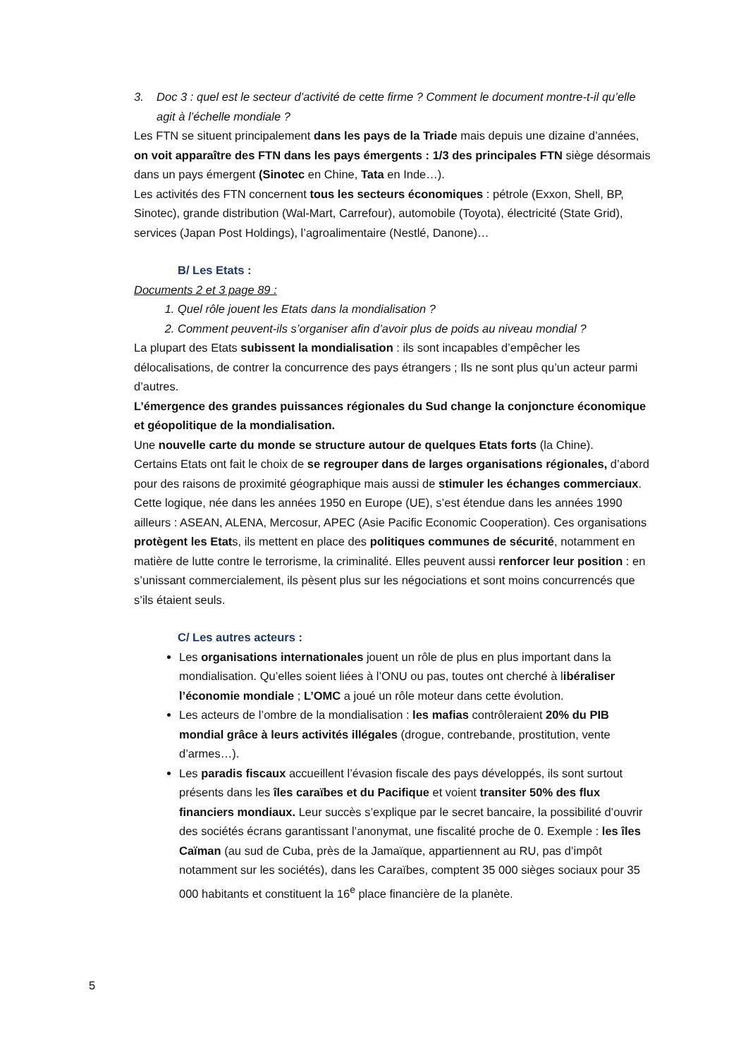3. Doc 3 : quel est le secteur d’activité de cette firme ? Comment le document montre-t-il qu’elle agit à l’échelle mondiale ?
Les FTN se situent principalement dans les pays de la Triade mais depuis une dizaine d’années, on voit apparaître des FTN dans les pays émergents : 1/3 des principales FTN siège désormais dans un pays émergent (Sinotec en Chine, Tata en Inde…).
Les activités des FTN concernent tous les secteurs économiques : pétrole (Exxon, Shell, BP, Sinotec), grande distribution (Wal-Mart, Carrefour), automobile (Toyota), électricité (State Grid), services (Japan Post Holdings), l’agroalimentaire (Nestlé, Danone)…
B/ Les Etats :
Documents 2 et 3 page 89 :
1. Quel rôle jouent les Etats dans la mondialisation ?
2. Comment peuvent-ils s’organiser afin d’avoir plus de poids au niveau mondial ?
La plupart des Etats subissent la mondialisation : ils sont incapables d’empêcher les délocalisations, de contrer la concurrence des pays étrangers ; Ils ne sont plus qu’un acteur parmi d’autres.
L’émergence des grandes puissances régionales du Sud change la conjoncture économique et géopolitique de la mondialisation.
Une nouvelle carte du monde se structure autour de quelques Etats forts (la Chine).
Certains Etats ont fait le choix de se regrouper dans de larges organisations régionales, d’abord pour des raisons de proximité géographique mais aussi de stimuler les échanges commerciaux. Cette logique, née dans les années 1950 en Europe (UE), s’est étendue dans les années 1990 ailleurs : ASEAN, ALENA, Mercosur, APEC (Asie Pacific Economic Cooperation). Ces organisations protègent les Etats, ils mettent en place des politiques communes de sécurité, notamment en matière de lutte contre le terrorisme, la criminalité. Elles peuvent aussi renforcer leur position : en s’unissant commercialement, ils pèsent plus sur les négociations et sont moins concurrencés que s’ils étaient seuls.
C/ Les autres acteurs :
Les organisations internationales jouent un rôle de plus en plus important dans la mondialisation. Qu’elles soient liées à l’ONU ou pas, toutes ont cherché à libéraliser l’économie mondiale ; L’OMC a joué un rôle moteur dans cette évolution.
Les acteurs de l’ombre de la mondialisation : les mafias contrôleraient 20% du PIB mondial grâce à leurs activités illégales (drogue, contrebande, prostitution, vente d’armes…).
Les paradis fiscaux accueillent l’évasion fiscale des pays développés, ils sont surtout présents dans les îles caraïbes et du Pacifique et voient transiter 50% des flux financiers mondiaux. Leur succès s’explique par le secret bancaire, la possibilité d’ouvrir des sociétés écrans garantissant l’anonymat, une fiscalité proche de 0. Exemple : les îles Caïman (au sud de Cuba, près de la Jamaïque, appartiennent au RU, pas d’impôt notamment sur les sociétés), dans les Caraïbes, comptent 35 000 sièges sociaux pour 35 000 habitants et constituent la 16<sup>e</sup> place financière de la planète.
5